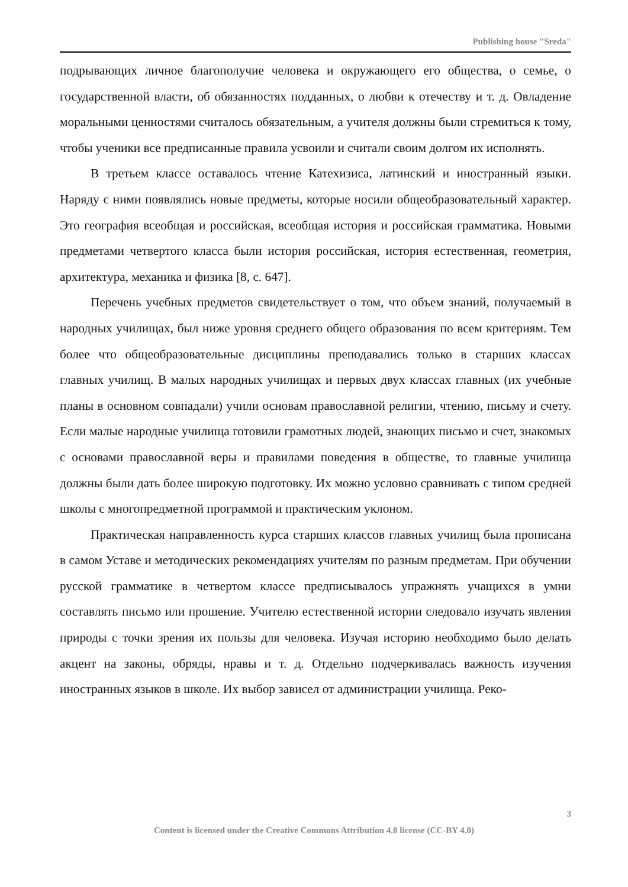Publishing house "Sreda"
подрывающих личное благополучие человека и окружающего его общества, о семье, о государственной власти, об обязанностях подданных, о любви к отечеству и т. д. Овладение моральными ценностями считалось обязательным, а учителя должны были стремиться к тому, чтобы ученики все предписанные правила усвоили и считали своим долгом их исполнять.
В третьем классе оставалось чтение Катехизиса, латинский и иностранный языки. Наряду с ними появлялись новые предметы, которые носили общеобразовательный характер. Это география всеобщая и российская, всеобщая история и российская грамматика. Новыми предметами четвертого класса были история российская, история естественная, геометрия, архитектура, механика и физика [8, с. 647].
Перечень учебных предметов свидетельствует о том, что объем знаний, получаемый в народных училищах, был ниже уровня среднего общего образования по всем критериям. Тем более что общеобразовательные дисциплины преподавались только в старших классах главных училищ. В малых народных училищах и первых двух классах главных (их учебные планы в основном совпадали) учили основам православной религии, чтению, письму и счету. Если малые народные училища готовили грамотных людей, знающих письмо и счет, знакомых с основами православной веры и правилами поведения в обществе, то главные училища должны были дать более широкую подготовку. Их можно условно сравнивать с типом средней школы с многопредметной программой и практическим уклоном.
Практическая направленность курса старших классов главных училищ была прописана в самом Уставе и методических рекомендациях учителям по разным предметам. При обучении русской грамматике в четвертом классе предписывалось упражнять учащихся в умни составлять письмо или прошение. Учителю естественной истории следовало изучать явления природы с точки зрения их пользы для человека. Изучая историю необходимо было делать акцент на законы, обряды, нравы и т. д. Отдельно подчеркивалась важность изучения иностранных языков в школе. Их выбор зависел от администрации училища. Реко-
3
Content is licensed under the Creative Commons Attribution 4.0 license (CC-BY 4.0)